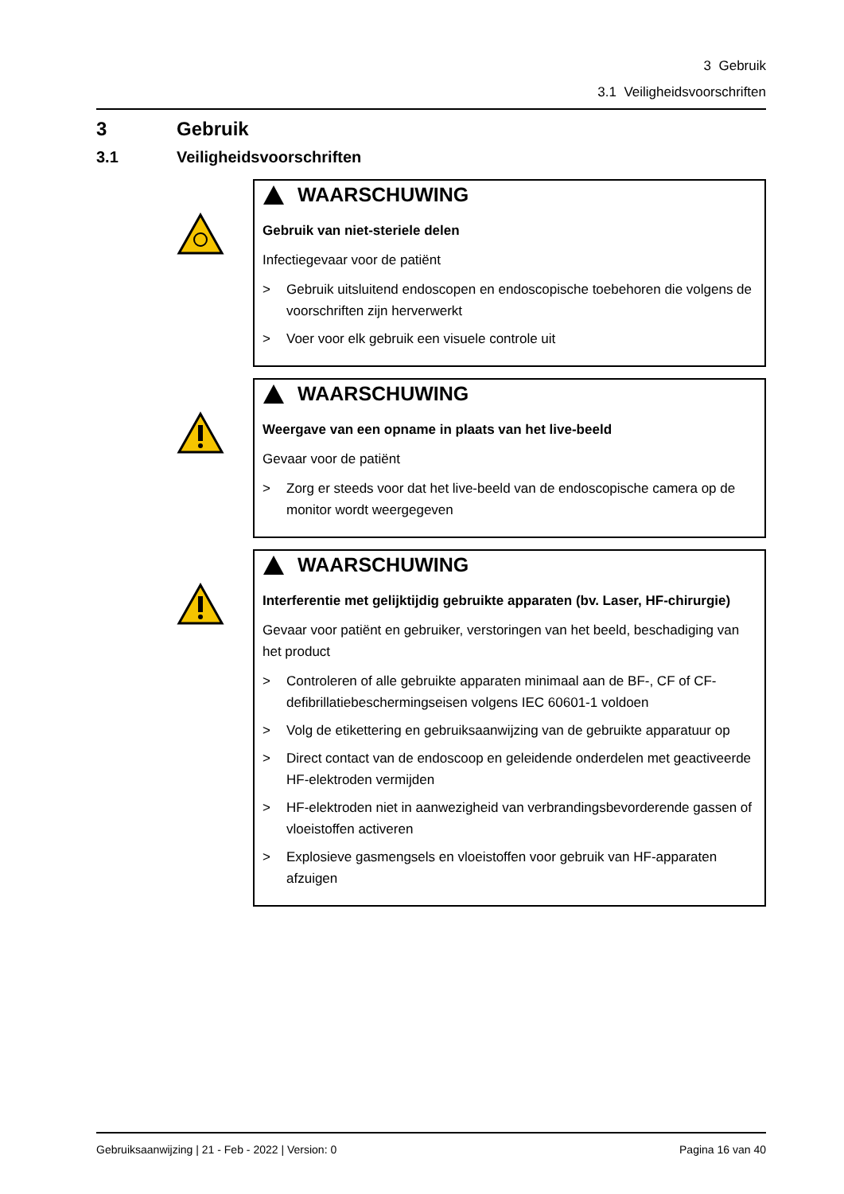3 Gebruik
3.1 Veiligheidsvoorschriften
3 Gebruik
3.1 Veiligheidsvoorschriften
WAARSCHUWING
Gebruik van niet-steriele delen
Infectiegevaar voor de patiënt
> Gebruik uitsluitend endoscopen en endoscopische toebehoren die volgens de voorschriften zijn herverwerkt
> Voer voor elk gebruik een visuele controle uit
WAARSCHUWING
Weergave van een opname in plaats van het live-beeld
Gevaar voor de patiënt
> Zorg er steeds voor dat het live-beeld van de endoscopische camera op de monitor wordt weergegeven
WAARSCHUWING
Interferentie met gelijktijdig gebruikte apparaten (bv. Laser, HF-chirurgie)
Gevaar voor patiënt en gebruiker, verstoringen van het beeld, beschadiging van het product
> Controleren of alle gebruikte apparaten minimaal aan de BF-, CF of CF-defibrillatiebeschermingseisen volgens IEC 60601-1 voldoen
> Volg de etikettering en gebruiksaanwijzing van de gebruikte apparatuur op
> Direct contact van de endoscoop en geleidende onderdelen met geactiveerde HF-elektroden vermijden
> HF-elektroden niet in aanwezigheid van verbrandingsbevorderende gassen of vloeistoffen activeren
> Explosieve gasmengsels en vloeistoffen voor gebruik van HF-apparaten afzuigen
Gebruiksaanwijzing | 21 - Feb - 2022 | Version: 0 Pagina 16 van 40